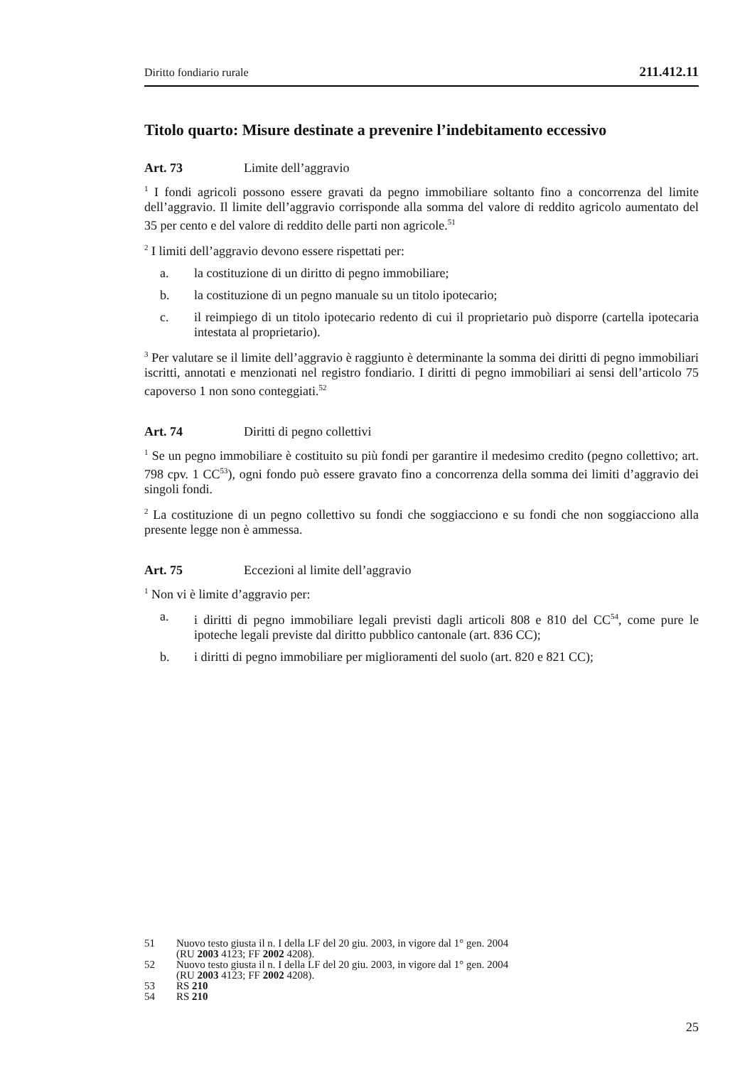Diritto fondiario rurale 211.412.11
Titolo quarto: Misure destinate a prevenire l’indebitamento eccessivo
Art. 73 Limite dell’aggravio
<sup>1</sup> I fondi agricoli possono essere gravati da pegno immobiliare soltanto fino a concorrenza del limite dell’aggravio. Il limite dell’aggravio corrisponde alla somma del valore di reddito agricolo aumentato del 35 per cento e del valore di reddito delle parti non agricole.<sup>51</sup>
<sup>2</sup> I limiti dell’aggravio devono essere rispettati per:
a. la costituzione di un diritto di pegno immobiliare;
b. la costituzione di un pegno manuale su un titolo ipotecario;
c. il reimpiego di un titolo ipotecario redento di cui il proprietario può disporre (cartella ipotecaria intestata al proprietario).
<sup>3</sup> Per valutare se il limite dell’aggravio è raggiunto è determinante la somma dei diritti di pegno immobiliari iscritti, annotati e menzionati nel registro fondiario. I diritti di pegno immobiliari ai sensi dell’articolo 75 capoverso 1 non sono conteggiati.<sup>52</sup>
Art. 74 Diritti di pegno collettivi
<sup>1</sup> Se un pegno immobiliare è costituito su più fondi per garantire il medesimo credito (pegno collettivo; art. 798 cpv. 1 CC<sup>53</sup>), ogni fondo può essere gravato fino a concorrenza della somma dei limiti d’aggravio dei singoli fondi.
<sup>2</sup> La costituzione di un pegno collettivo su fondi che soggiacciono e su fondi che non soggiacciono alla presente legge non è ammessa.
Art. 75 Eccezioni al limite dell’aggravio
<sup>1</sup> Non vi è limite d’aggravio per:
a. i diritti di pegno immobiliare legali previsti dagli articoli 808 e 810 del CC<sup>54</sup>, come pure le ipoteche legali previste dal diritto pubblico cantonale (art. 836 CC);
b. i diritti di pegno immobiliare per miglioramenti del suolo (art. 820 e 821 CC);
51 Nuovo testo giusta il n. I della LF del 20 giu. 2003, in vigore dal 1° gen. 2004
(RU 2003 4123; FF 2002 4208).
52 Nuovo testo giusta il n. I della LF del 20 giu. 2003, in vigore dal 1° gen. 2004
(RU 2003 4123; FF 2002 4208).
53 RS 210
54 RS 210
25